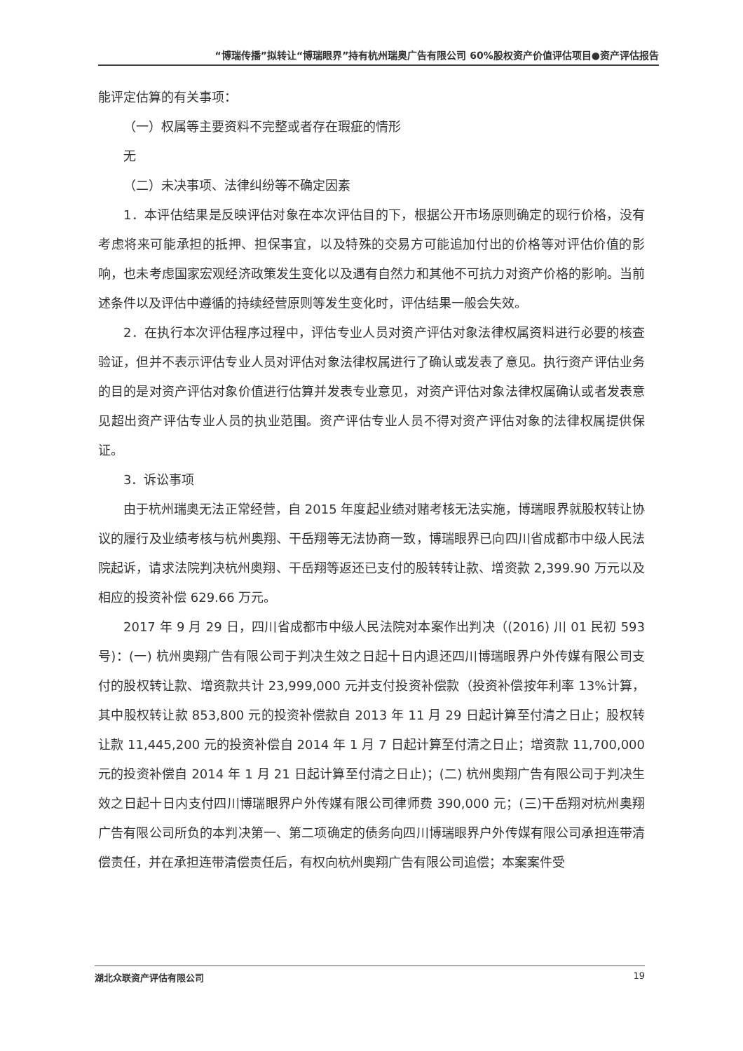“博瑞传播”拟转让“博瑞眼界”持有杭州瑞奥广告有限公司 60%股权资产价值评估项目●资产评估报告
能评定估算的有关事项：
（一）权属等主要资料不完整或者存在瑕疵的情形
无
（二）未决事项、法律纠纷等不确定因素
1．本评估结果是反映评估对象在本次评估目的下，根据公开市场原则确定的现行价格，没有考虑将来可能承担的抵押、担保事宜，以及特殊的交易方可能追加付出的价格等对评估价值的影响，也未考虑国家宏观经济政策发生变化以及遇有自然力和其他不可抗力对资产价格的影响。当前述条件以及评估中遵循的持续经营原则等发生变化时，评估结果一般会失效。
2．在执行本次评估程序过程中，评估专业人员对资产评估对象法律权属资料进行必要的核查验证，但并不表示评估专业人员对评估对象法律权属进行了确认或发表了意见。执行资产评估业务的目的是对资产评估对象价值进行估算并发表专业意见，对资产评估对象法律权属确认或者发表意见超出资产评估专业人员的执业范围。资产评估专业人员不得对资产评估对象的法律权属提供保证。
3．诉讼事项
由于杭州瑞奥无法正常经营，自 2015 年度起业绩对赌考核无法实施，博瑞眼界就股权转让协议的履行及业绩考核与杭州奥翔、干岳翔等无法协商一致，博瑞眼界已向四川省成都市中级人民法院起诉，请求法院判决杭州奥翔、干岳翔等返还已支付的股转转让款、增资款 2,399.90 万元以及相应的投资补偿 629.66 万元。
2017 年 9 月 29 日，四川省成都市中级人民法院对本案作出判决（(2016) 川 01 民初 593 号)：(一) 杭州奥翔广告有限公司于判决生效之日起十日内退还四川博瑞眼界户外传媒有限公司支付的股权转让款、增资款共计 23,999,000 元并支付投资补偿款（投资补偿按年利率 13%计算，其中股权转让款 853,800 元的投资补偿款自 2013 年 11 月 29 日起计算至付清之日止；股权转让款 11,445,200 元的投资补偿自 2014 年 1 月 7 日起计算至付清之日止；增资款 11,700,000 元的投资补偿自 2014 年 1 月 21 日起计算至付清之日止)；(二) 杭州奥翔广告有限公司于判决生效之日起十日内支付四川博瑞眼界户外传媒有限公司律师费 390,000 元；(三)干岳翔对杭州奥翔广告有限公司所负的本判决第一、第二项确定的债务向四川博瑞眼界户外传媒有限公司承担连带清偿责任，并在承担连带清偿责任后，有权向杭州奥翔广告有限公司追偿；本案案件受
湖北众联资产评估有限公司 19